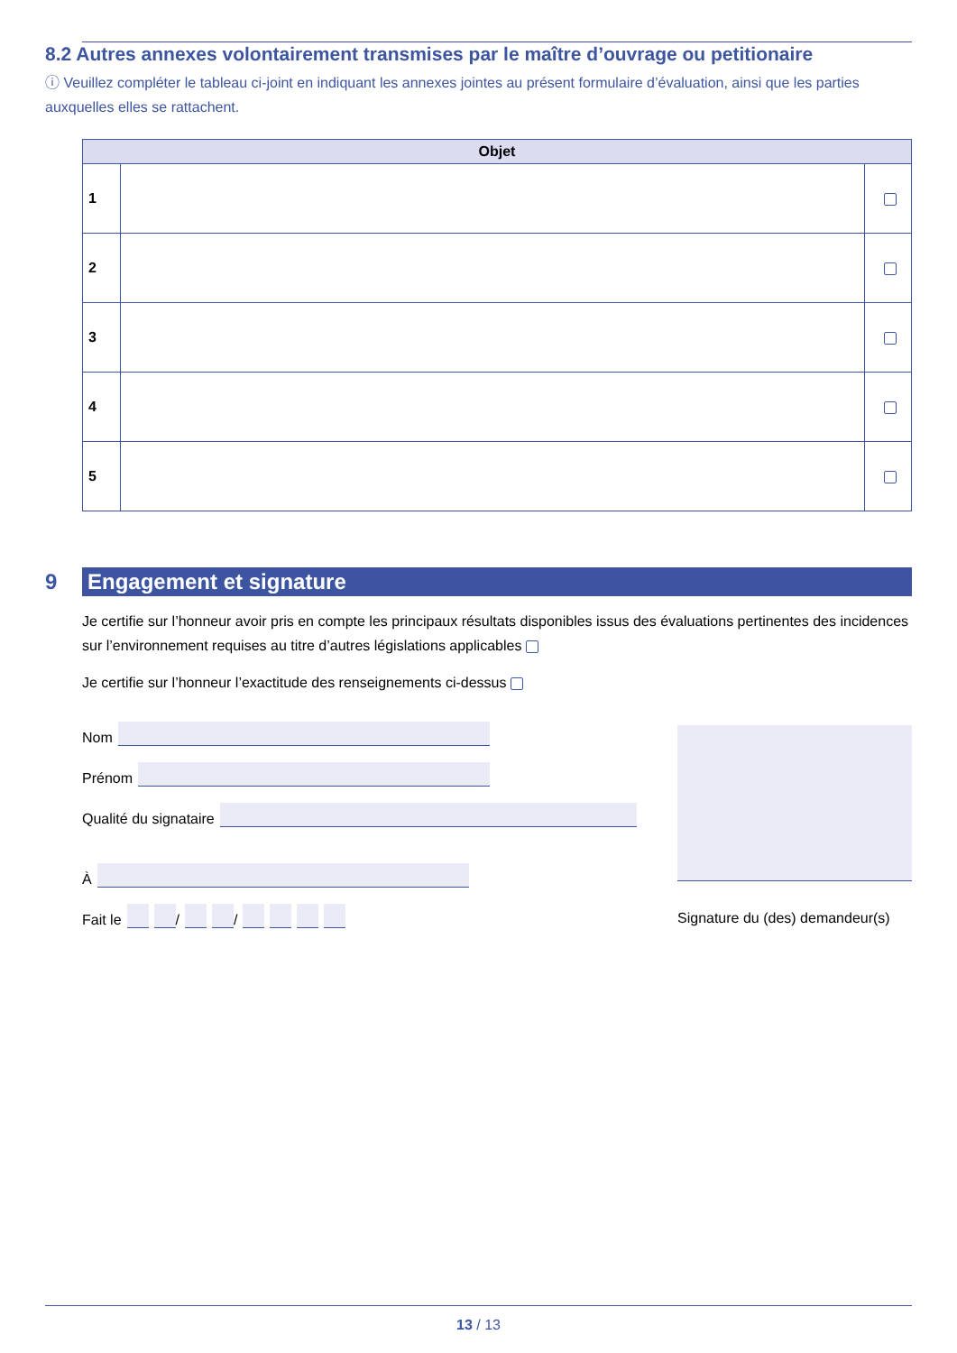8.2 Autres annexes volontairement transmises par le maître d’ouvrage ou petitionaire
ⓘ Veuillez compléter le tableau ci-joint en indiquant les annexes jointes au présent formulaire d’évaluation, ainsi que les parties auxquelles elles se rattachent.
| Objet | | |
| --- | --- | --- |
| 1 | | |
| 2 | | |
| 3 | | |
| 4 | | |
| 5 | | |
9 Engagement et signature
Je certifie sur l’honneur avoir pris en compte les principaux résultats disponibles issus des évaluations pertinentes des incidences sur l’environnement requises au titre d’autres législations applicables
Je certifie sur l’honneur l’exactitude des renseignements ci-dessus
Nom
Prénom
Qualité du signataire
À
Fait le / /
Signature du (des) demandeur(s)
13 / 13